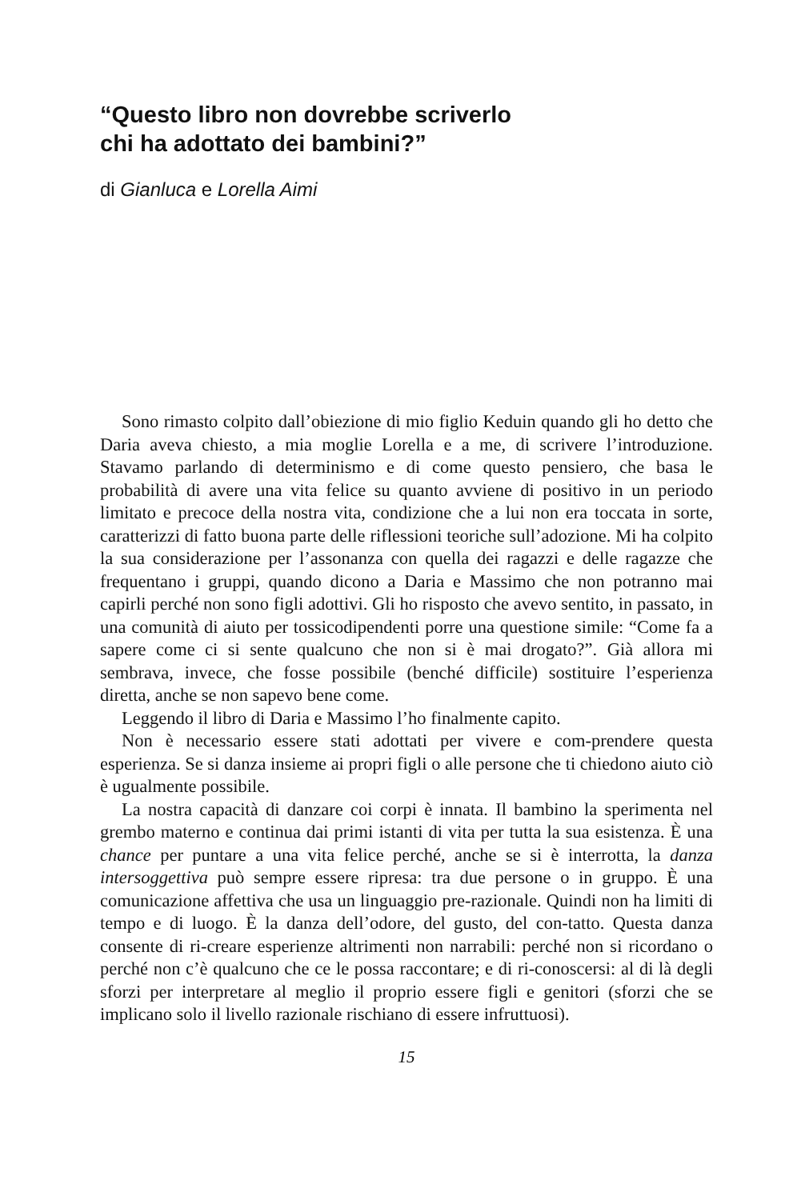“Questo libro non dovrebbe scriverlo
chi ha adottato dei bambini?”
di Gianluca e Lorella Aimi
Sono rimasto colpito dall’obiezione di mio figlio Keduin quando gli ho detto che Daria aveva chiesto, a mia moglie Lorella e a me, di scrivere l’introduzione. Stavamo parlando di determinismo e di come questo pensiero, che basa le probabilità di avere una vita felice su quanto avviene di positivo in un periodo limitato e precoce della nostra vita, condizione che a lui non era toccata in sorte, caratterizzi di fatto buona parte delle riflessioni teoriche sull’adozione. Mi ha colpito la sua considerazione per l’assonanza con quella dei ragazzi e delle ragazze che frequentano i gruppi, quando dicono a Daria e Massimo che non potranno mai capirli perché non sono figli adottivi. Gli ho risposto che avevo sentito, in passato, in una comunità di aiuto per tossicodipendenti porre una questione simile: “Come fa a sapere come ci si sente qualcuno che non si è mai drogato?”. Già allora mi sembrava, invece, che fosse possibile (benché difficile) sostituire l’esperienza diretta, anche se non sapevo bene come.
Leggendo il libro di Daria e Massimo l’ho finalmente capito.
Non è necessario essere stati adottati per vivere e com-prendere questa esperienza. Se si danza insieme ai propri figli o alle persone che ti chiedono aiuto ciò è ugualmente possibile.
La nostra capacità di danzare coi corpi è innata. Il bambino la sperimenta nel grembo materno e continua dai primi istanti di vita per tutta la sua esistenza. È una chance per puntare a una vita felice perché, anche se si è interrotta, la danza intersoggettiva può sempre essere ripresa: tra due persone o in gruppo. È una comunicazione affettiva che usa un linguaggio pre-razionale. Quindi non ha limiti di tempo e di luogo. È la danza dell’odore, del gusto, del con-tatto. Questa danza consente di ri-creare esperienze altrimenti non narrabili: perché non si ricordano o perché non c’è qualcuno che ce le possa raccontare; e di ri-conoscersi: al di là degli sforzi per interpretare al meglio il proprio essere figli e genitori (sforzi che se implicano solo il livello razionale rischiano di essere infruttuosi).
15